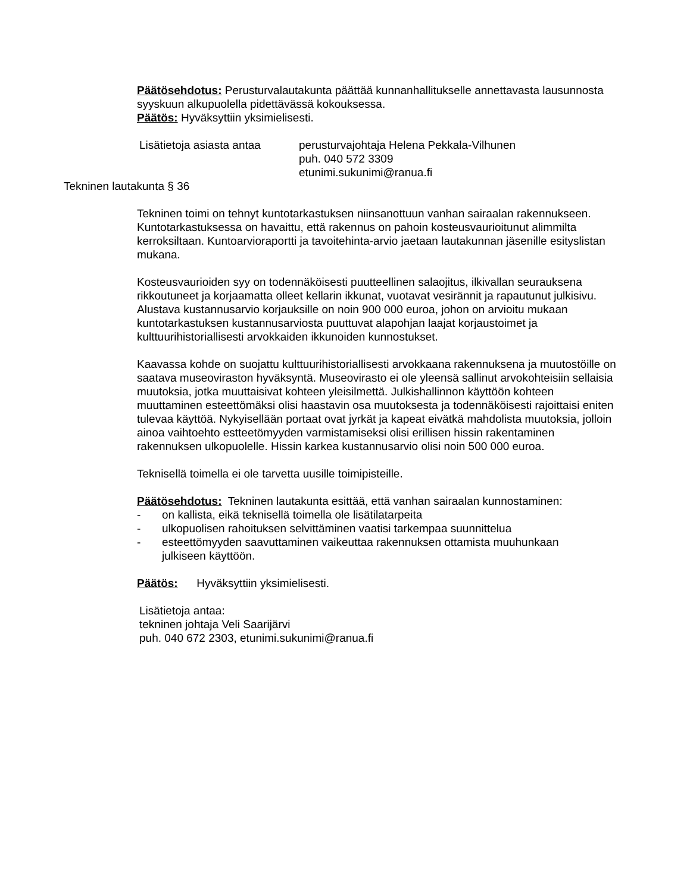Päätösehdotus: Perusturvalautakunta päättää kunnanhallitukselle annettavasta lausunnosta syyskuun alkupuolella pidettävässä kokouksessa.
Päätös: Hyväksyttiin yksimielisesti.
Lisätietoja asiasta antaa
perusturvajohtaja Helena Pekkala-Vilhunen
puh. 040 572 3309
etunimi.sukunimi@ranua.fi
Tekninen lautakunta § 36
Tekninen toimi on tehnyt kuntotarkastuksen niinsanottuun vanhan sairaalan rakennukseen. Kuntotarkastuksessa on havaittu, että rakennus on pahoin kosteusvaurioitunut alimmilta kerroksiltaan. Kuntoarvioraportti ja tavoitehinta-arvio jaetaan lautakunnan jäsenille esityslistan mukana.
Kosteusvaurioiden syy on todennäköisesti puutteellinen salaojitus, ilkivallan seurauksena rikkoutuneet ja korjaamatta olleet kellarin ikkunat, vuotavat vesirännit ja rapautunut julkisivu. Alustava kustannusarvio korjauksille on noin 900 000 euroa, johon on arvioitu mukaan kuntotarkastuksen kustannusarviosta puuttuvat alapohjan laajat korjaustoimet ja kulttuurihistoriallisesti arvokkaiden ikkunoiden kunnostukset.
Kaavassa kohde on suojattu kulttuurihistoriallisesti arvokkaana rakennuksena ja muutostöille on saatava museoviraston hyväksyntä. Museovirasto ei ole yleensä sallinut arvokohteisiin sellaisia muutoksia, jotka muuttaisivat kohteen yleisilmettä. Julkishallinnon käyttöön kohteen muuttaminen esteettömäksi olisi haastavin osa muutoksesta ja todennäköisesti rajoittaisi eniten tulevaa käyttöä. Nykyisellään portaat ovat jyrkät ja kapeat eivätkä mahdolista muutoksia, jolloin ainoa vaihtoehto estteetömyyden varmistamiseksi olisi erillisen hissin rakentaminen rakennuksen ulkopuolelle. Hissin karkea kustannusarvio olisi noin 500 000 euroa.
Teknisellä toimella ei ole tarvetta uusille toimipisteille.
Päätösehdotus: Tekninen lautakunta esittää, että vanhan sairaalan kunnostaminen:
- on kallista, eikä teknisellä toimella ole lisätilatarpeita
- ulkopuolisen rahoituksen selvittäminen vaatisi tarkempaa suunnittelua
- esteettömyyden saavuttaminen vaikeuttaa rakennuksen ottamista muuhunkaan julkiseen käyttöön.
Päätös: Hyväksyttiin yksimielisesti.
Lisätietoja antaa:
tekninen johtaja Veli Saarijärvi
puh. 040 672 2303, etunimi.sukunimi@ranua.fi